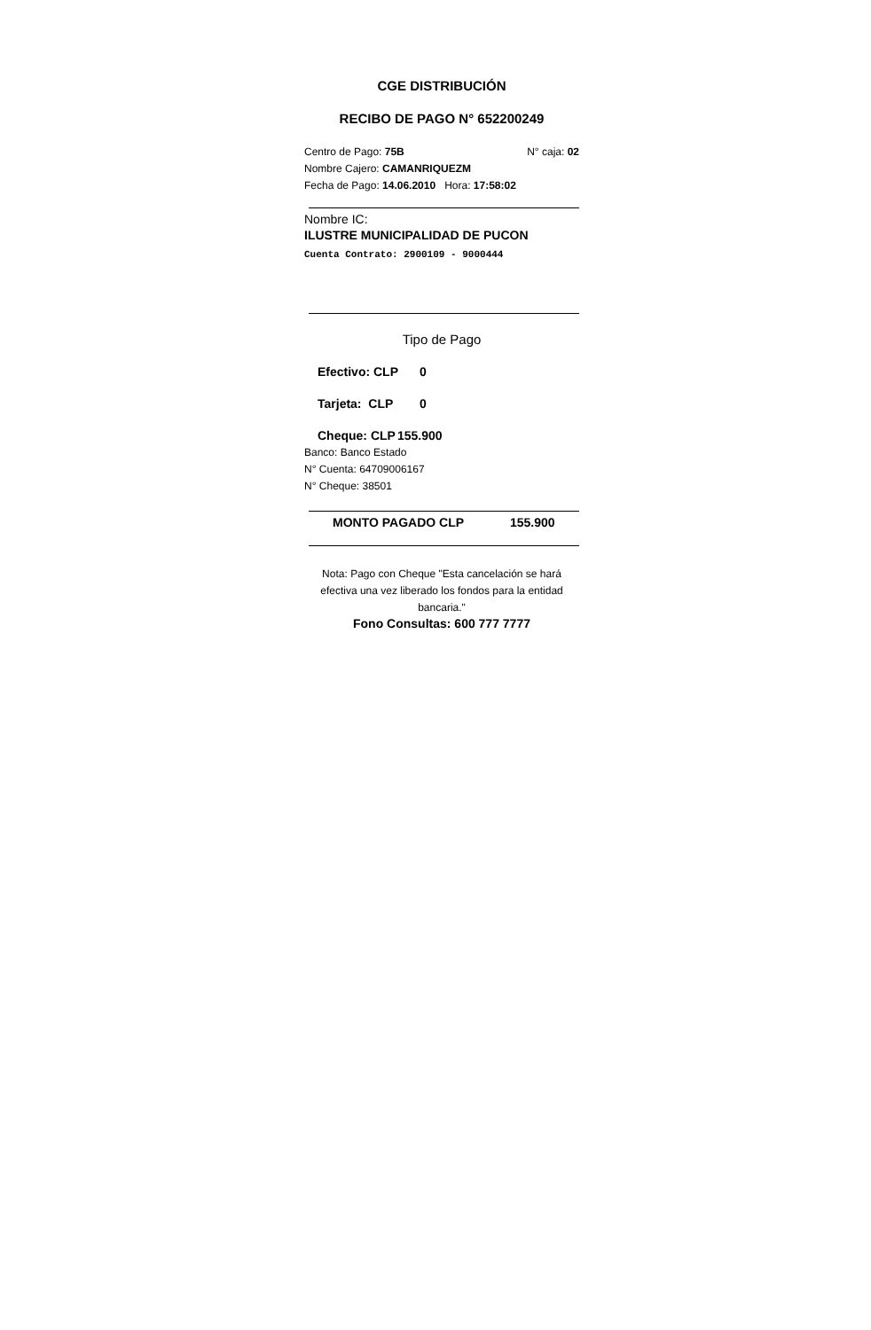CGE DISTRIBUCIÓN
RECIBO DE PAGO N° 652200249
Centro de Pago: 75B N° caja: 02
Nombre Cajero: CAMANRIQUEZM
Fecha de Pago: 14.06.2010 Hora: 17:58:02
Nombre IC:
ILUSTRE MUNICIPALIDAD DE PUCON
Cuenta Contrato: 2900109 - 9000444
Tipo de Pago
Efectivo: CLP 0
Tarjeta: CLP 0
Cheque: CLP 155.900
Banco: Banco Estado
N° Cuenta: 64709006167
N° Cheque: 38501
MONTO PAGADO CLP 155.900
Nota: Pago con Cheque "Esta cancelación se hará efectiva una vez liberado los fondos para la entidad bancaria."
Fono Consultas: 600 777 7777